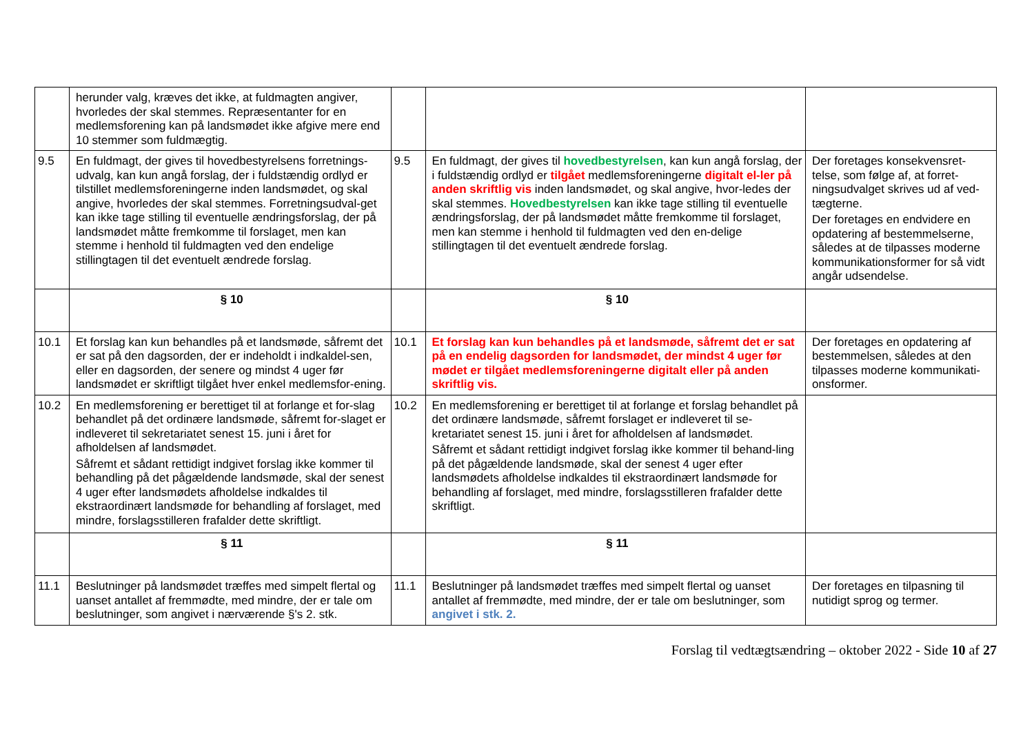| | herunder valg, kræves det ikke, at fuldmagten angiver, hvorledes der skal stemmes. Repræsentanter for en medlemsforening kan på landsmødet ikke afgive mere end 10 stemmer som fuldmægtig. | | | |
| 9.5 | En fuldmagt, der gives til hovedbestyrelsens forretnings-udvalg, kan kun angå forslag, der i fuldstændig ordlyd er tilstillet medlemsforeningerne inden landsmødet, og skal angive, hvorledes der skal stemmes. Forretningsudval-get kan ikke tage stilling til eventuelle ændringsforslag, der på landsmødet måtte fremkomme til forslaget, men kan stemme i henhold til fuldmagten ved den endelige stillingtagen til det eventuelt ændrede forslag. | 9.5 | En fuldmagt, der gives til hovedbestyrelsen , kan kun angå forslag, der i fuldstændig ordlyd er tilgået medlemsforeningerne digitalt el-ler på anden skriftlig vis inden landsmødet, og skal angive, hvor-ledes der skal stemmes. Hovedbestyrelsen kan ikke tage stilling til eventuelle ændringsforslag, der på landsmødet måtte fremkomme til forslaget, men kan stemme i henhold til fuldmagten ved den en-delige stillingtagen til det eventuelt ændrede forslag. | Der foretages konsekvensret-telse, som følge af, at forret-ningsudvalget skrives ud af ved-tægterne. Der foretages en endvidere en opdatering af bestemmelserne, således at de tilpasses moderne kommunikationsformer for så vidt angår udsendelse. |
| | § 10 | | § 10 | |
| 10.1 | Et forslag kan kun behandles på et landsmøde, såfremt det er sat på den dagsorden, der er indeholdt i indkaldel-sen, eller en dagsorden, der senere og mindst 4 uger før landsmødet er skriftligt tilgået hver enkel medlemsfor-ening. | 10.1 | Et forslag kan kun behandles på et landsmøde, såfremt det er sat på en endelig dagsorden for landsmødet, der mindst 4 uger før mødet er tilgået medlemsforeningerne digitalt eller på anden skriftlig vis. | Der foretages en opdatering af bestemmelsen, således at den tilpasses moderne kommunikati-onsformer. |
| 10.2 | En medlemsforening er berettiget til at forlange et for-slag behandlet på det ordinære landsmøde, såfremt for-slaget er indleveret til sekretariatet senest 15. juni i året for afholdelsen af landsmødet. Såfremt et sådant rettidigt indgivet forslag ikke kommer til behandling på det pågældende landsmøde, skal der senest 4 uger efter landsmødets afholdelse indkaldes til ekstraordinært landsmøde for behandling af forslaget, med mindre, forslagsstilleren frafalder dette skriftligt. | 10.2 | En medlemsforening er berettiget til at forlange et forslag behandlet på det ordinære landsmøde, såfremt forslaget er indleveret til se-kretariatet senest 15. juni i året for afholdelsen af landsmødet. Såfremt et sådant rettidigt indgivet forslag ikke kommer til behand-ling på det pågældende landsmøde, skal der senest 4 uger efter landsmødets afholdelse indkaldes til ekstraordinært landsmøde for behandling af forslaget, med mindre, forslagsstilleren frafalder dette skriftligt. | |
| | § 11 | | § 11 | |
| 11.1 | Beslutninger på landsmødet træffes med simpelt flertal og uanset antallet af fremmødte, med mindre, der er tale om beslutninger, som angivet i nærværende §'s 2. stk. | 11.1 | Beslutninger på landsmødet træffes med simpelt flertal og uanset antallet af fremmødte, med mindre, der er tale om beslutninger, som angivet i stk. 2. | Der foretages en tilpasning til nutidigt sprog og termer. |
Forslag til vedtægtsændring – oktober 2022 - Side 10 af 27